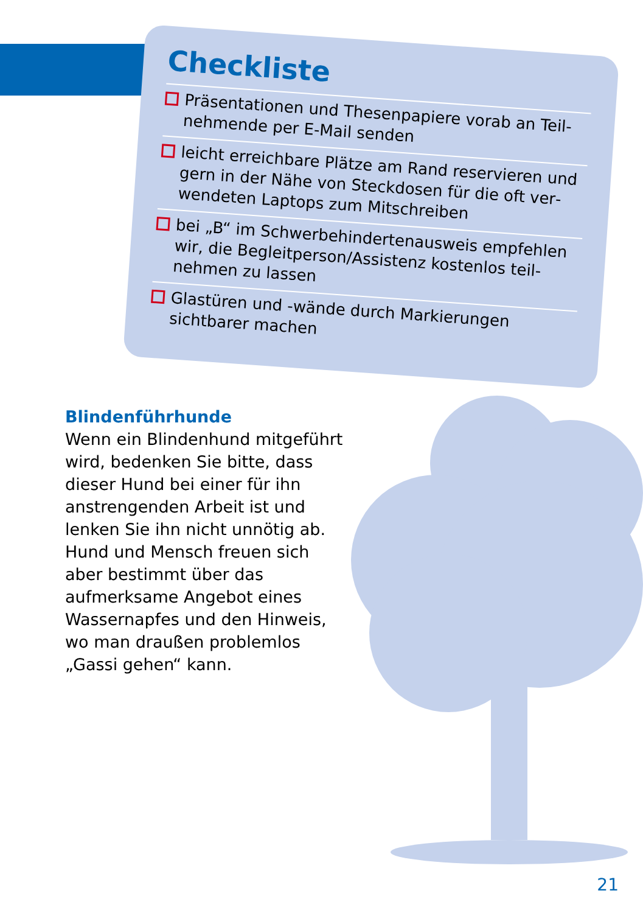Checkliste
Präsentationen und Thesenpapiere vorab an Teil­nehmende per E-Mail senden
leicht erreichbare Plätze am Rand reservieren und gern in der Nähe von Steckdosen für die oft ver­wendeten Laptops zum Mitschreiben
bei „B“ im Schwerbehindertenausweis empfehlen wir, die Begleitperson/Assistenz kostenlos teil­nehmen zu lassen
Glastüren und -wände durch Markierungen sichtbarer machen
Blindenführhunde
Wenn ein Blindenhund mitge­führt wird, bedenken Sie bitte, dass dieser Hund bei einer für ihn anstrengenden Arbeit ist und lenken Sie ihn nicht unnötig ab. Hund und Mensch freuen sich aber bestimmt über das aufmerksame Angebot eines Wassernapfes und den Hinweis, wo man draußen problemlos „Gassi gehen“ kann.
21